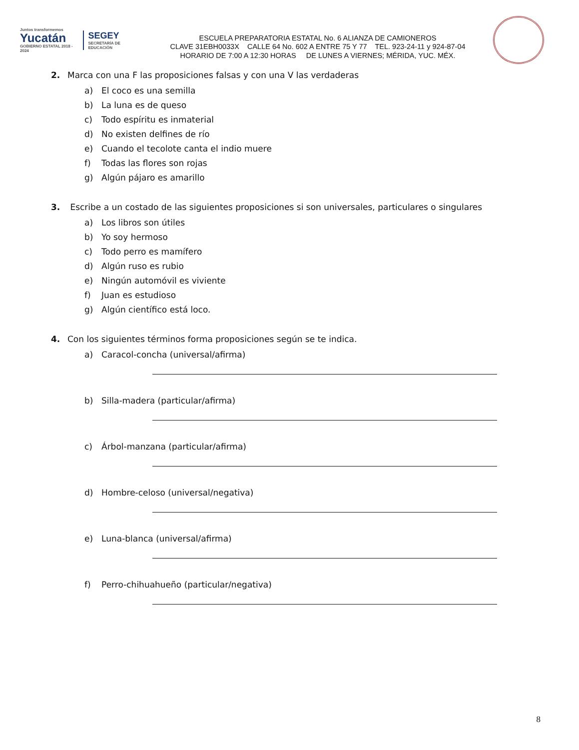Juntos transformemos
Yucatán
GOBIERNO ESTATAL 2018 - 2024
SEGEY
SECRETARÍA DE EDUCACIÓN
ESCUELA PREPARATORIA ESTATAL No. 6 ALIANZA DE CAMIONEROS
CLAVE 31EBH0033X CALLE 64 No. 602 A ENTRE 75 Y 77 TEL. 923-24-11 y 924-87-04
HORARIO DE 7:00 A 12:30 HORAS DE LUNES A VIERNES; MÉRIDA, YUC. MÉX.
2. Marca con una F las proposiciones falsas y con una V las verdaderas
a) El coco es una semilla
b) La luna es de queso
c) Todo espíritu es inmaterial
d) No existen delfines de río
e) Cuando el tecolote canta el indio muere
f) Todas las flores son rojas
g) Algún pájaro es amarillo
3. Escribe a un costado de las siguientes proposiciones si son universales, particulares o singulares
a) Los libros son útiles
b) Yo soy hermoso
c) Todo perro es mamífero
d) Algún ruso es rubio
e) Ningún automóvil es viviente
f) Juan es estudioso
g) Algún científico está loco.
4. Con los siguientes términos forma proposiciones según se te indica.
a) Caracol-concha (universal/afirma)
b) Silla-madera (particular/afirma)
c) Árbol-manzana (particular/afirma)
d) Hombre-celoso (universal/negativa)
e) Luna-blanca (universal/afirma)
f) Perro-chihuahueño (particular/negativa)
8